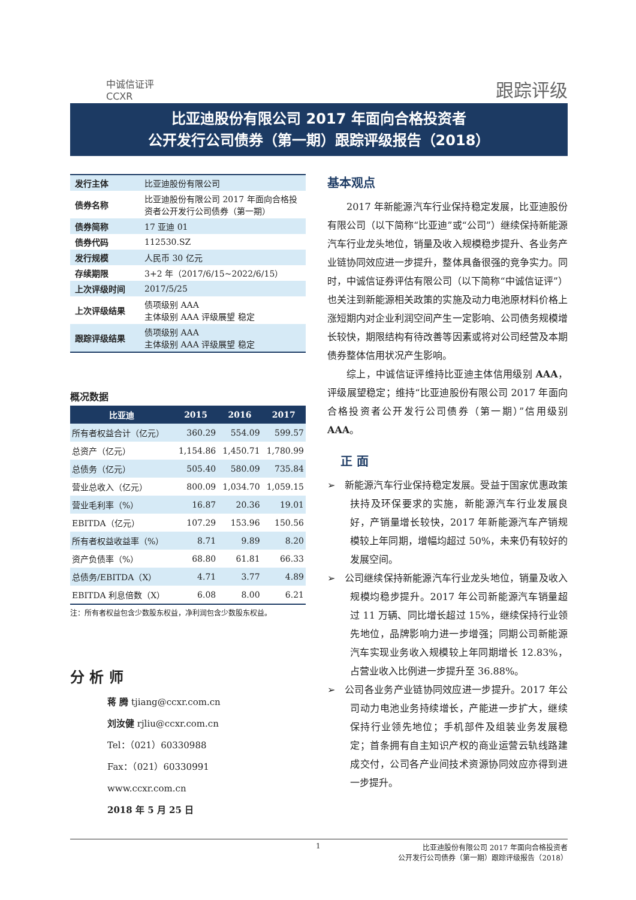中诚信证评
CCXR
跟踪评级
比亚迪股份有限公司 2017 年面向合格投资者
公开发行公司债券（第一期）跟踪评级报告（2018）
| 发行主体 | 比亚迪股份有限公司 |
| 债券名称 | 比亚迪股份有限公司 2017 年面向合格投资者公开发行公司债券（第一期） |
| 债券简称 | 17 亚迪 01 |
| 债券代码 | 112530.SZ |
| 发行规模 | 人民币 30 亿元 |
| 存续期限 | 3+2 年（2017/6/15~2022/6/15） |
| 上次评级时间 | 2017/5/25 |
| 上次评级结果 | 债项级别 AAA 主体级别 AAA 评级展望 稳定 |
| 跟踪评级结果 | 债项级别 AAA 主体级别 AAA 评级展望 稳定 |
概况数据
| 比亚迪 | 2015 | 2016 | 2017 |
| --- | --- | --- | --- |
| 所有者权益合计（亿元） | 360.29 | 554.09 | 599.57 |
| 总资产（亿元） | 1,154.86 | 1,450.71 | 1,780.99 |
| 总债务（亿元） | 505.40 | 580.09 | 735.84 |
| 营业总收入（亿元） | 800.09 | 1,034.70 | 1,059.15 |
| 营业毛利率（%） | 16.87 | 20.36 | 19.01 |
| EBITDA（亿元） | 107.29 | 153.96 | 150.56 |
| 所有者权益收益率（%） | 8.71 | 9.89 | 8.20 |
| 资产负债率（%） | 68.80 | 61.81 | 66.33 |
| 总债务/EBITDA（X） | 4.71 | 3.77 | 4.89 |
| EBITDA 利息倍数（X） | 6.08 | 8.00 | 6.21 |
注：所有者权益包含少数股东权益，净利润包含少数股东权益。
分 析 师
蒋 腾 tjiang@ccxr.com.cn
刘汝健 rjliu@ccxr.com.cn
Tel：（021）60330988
Fax：（021）60330991
www.ccxr.com.cn
2018 年 5 月 25 日
基本观点
2017 年新能源汽车行业保持稳定发展，比亚迪股份有限公司（以下简称“比亚迪”或“公司”）继续保持新能源汽车行业龙头地位，销量及收入规模稳步提升、各业务产业链协同效应进一步提升，整体具备很强的竞争实力。同时，中诚信证券评估有限公司（以下简称“中诚信证评”）也关注到新能源相关政策的实施及动力电池原材料价格上涨短期内对企业利润空间产生一定影响、公司债务规模增长较快，期限结构有待改善等因素或将对公司经营及本期债券整体信用状况产生影响。
综上，中诚信证评维持比亚迪主体信用级别 AAA，评级展望稳定；维持“比亚迪股份有限公司 2017 年面向合格投资者公开发行公司债券（第一期）”信用级别 AAA。
正 面
➢ 新能源汽车行业保持稳定发展。受益于国家优惠政策扶持及环保要求的实施，新能源汽车行业发展良好，产销量增长较快，2017 年新能源汽车产销规模较上年同期，增幅均超过 50%，未来仍有较好的发展空间。
➢ 公司继续保持新能源汽车行业龙头地位，销量及收入规模均稳步提升。2017 年公司新能源汽车销量超过 11 万辆、同比增长超过 15%，继续保持行业领先地位，品牌影响力进一步增强；同期公司新能源汽车实现业务收入规模较上年同期增长 12.83%，占营业收入比例进一步提升至 36.88%。
➢ 公司各业务产业链协同效应进一步提升。2017 年公司动力电池业务持续增长，产能进一步扩大，继续保持行业领先地位；手机部件及组装业务发展稳定；首条拥有自主知识产权的商业运营云轨线路建成交付，公司各产业间技术资源协同效应亦得到进一步提升。
1 比亚迪股份有限公司 2017 年面向合格投资者
公开发行公司债券（第一期）跟踪评级报告（2018）